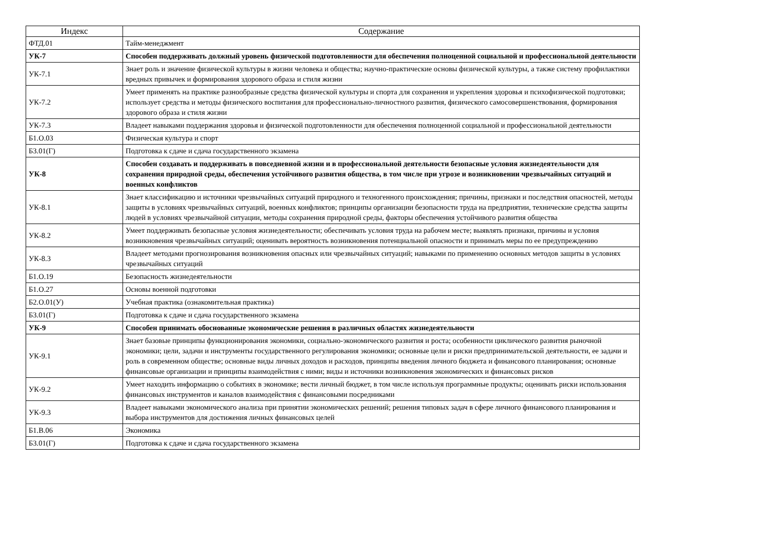| Индекс | Содержание |
| --- | --- |
| ФТД.01 | Тайм-менеджмент |
| УК-7 | Способен поддерживать должный уровень физической подготовленности для обеспечения полноценной социальной и профессиональной деятельности |
| УК-7.1 | Знает роль и значение физической культуры в жизни человека и общества; научно-практические основы физической культуры, а также систему профилактики вредных привычек и формирования здорового образа и стиля жизни |
| УК-7.2 | Умеет применять на практике разнообразные средства физической культуры и спорта для сохранения и укрепления здоровья и психофизической подготовки; использует средства и методы физического воспитания для профессионально-личностного развития, физического самосовершенствования, формирования здорового образа и стиля жизни |
| УК-7.3 | Владеет навыками поддержания здоровья и физической подготовленности для обеспечения полноценной социальной и профессиональной деятельности |
| Б1.О.03 | Физическая культура и спорт |
| Б3.01(Г) | Подготовка к сдаче и сдача государственного экзамена |
| УК-8 | Способен создавать и поддерживать в повседневной жизни и в профессиональной деятельности безопасные условия жизнедеятельности для сохранения природной среды, обеспечения устойчивого развития общества, в том числе при угрозе и возникновении чрезвычайных ситуаций и военных конфликтов |
| УК-8.1 | Знает классификацию и источники чрезвычайных ситуаций природного и техногенного происхождения; причины, признаки и последствия опасностей, методы защиты в условиях чрезвычайных ситуаций, военных конфликтов; принципы организации безопасности труда на предприятии, технические средства защиты людей в условиях чрезвычайной ситуации, методы сохранения природной среды, факторы обеспечения устойчивого развития общества |
| УК-8.2 | Умеет поддерживать безопасные условия жизнедеятельности; обеспечивать условия труда на рабочем месте; выявлять признаки, причины и условия возникновения чрезвычайных ситуаций; оценивать вероятность возникновения потенциальной опасности и принимать меры по ее предупреждению |
| УК-8.3 | Владеет методами прогнозирования возникновения опасных или чрезвычайных ситуаций; навыками по применению основных методов защиты в условиях чрезвычайных ситуаций |
| Б1.О.19 | Безопасность жизнедеятельности |
| Б1.О.27 | Основы военной подготовки |
| Б2.О.01(У) | Учебная практика (ознакомительная практика) |
| Б3.01(Г) | Подготовка к сдаче и сдача государственного экзамена |
| УК-9 | Способен принимать обоснованные экономические решения в различных областях жизнедеятельности |
| УК-9.1 | Знает базовые принципы функционирования экономики, социально-экономического развития и роста; особенности циклического развития рыночной экономики; цели, задачи и инструменты государственного регулирования экономики; основные цели и риски предпринимательской деятельности, ее задачи и роль в современном обществе; основные виды личных доходов и расходов, принципы введения личного бюджета и финансового планирования; основные финансовые организации и принципы взаимодействия с ними; виды и источники возникновения экономических и финансовых рисков |
| УК-9.2 | Умеет находить информацию о событиях в экономике; вести личный бюджет, в том числе используя программные продукты; оценивать риски использования финансовых инструментов и каналов взаимодействия с финансовыми посредниками |
| УК-9.3 | Владеет навыками экономического анализа при принятии экономических решений; решения типовых задач в сфере личного финансового планирования и выбора инструментов для достижения личных финансовых целей |
| Б1.В.06 | Экономика |
| Б3.01(Г) | Подготовка к сдаче и сдача государственного экзамена |